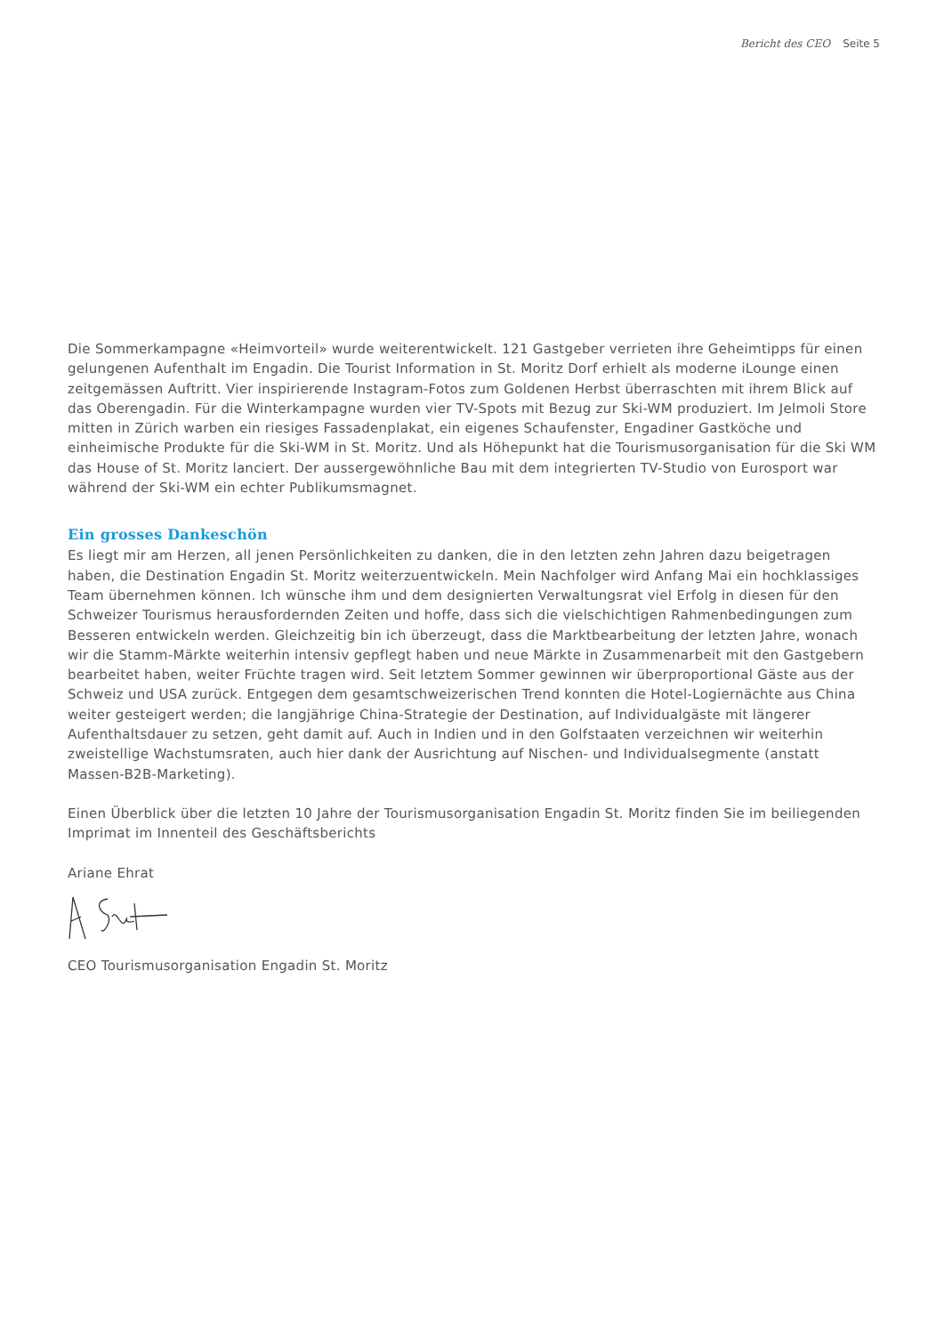Bericht des CEO Seite 5
Die Sommerkampagne «Heimvorteil» wurde weiterentwickelt. 121 Gastgeber verrieten ihre Geheimtipps für einen gelungenen Aufenthalt im Engadin. Die Tourist Information in St. Moritz Dorf erhielt als moderne iLounge einen zeitgemässen Auftritt. Vier inspirierende Instagram-Fotos zum Goldenen Herbst überraschten mit ihrem Blick auf das Oberengadin. Für die Winterkampagne wurden vier TV-Spots mit Bezug zur Ski-WM produziert. Im Jelmoli Store mitten in Zürich warben ein riesiges Fassadenplakat, ein eigenes Schaufenster, Engadiner Gastköche und einheimische Produkte für die Ski-WM in St. Moritz. Und als Höhepunkt hat die Tourismusorganisation für die Ski WM das House of St. Moritz lanciert. Der aussergewöhnliche Bau mit dem integrierten TV-Studio von Eurosport war während der Ski-WM ein echter Publikumsmagnet.
Ein grosses Dankeschön
Es liegt mir am Herzen, all jenen Persönlichkeiten zu danken, die in den letzten zehn Jahren dazu beigetragen haben, die Destination Engadin St. Moritz weiterzuentwickeln. Mein Nachfolger wird Anfang Mai ein hochklassiges Team übernehmen können. Ich wünsche ihm und dem designierten Verwaltungsrat viel Erfolg in diesen für den Schweizer Tourismus herausfordernden Zeiten und hoffe, dass sich die vielschichtigen Rahmenbedingungen zum Besseren entwickeln werden. Gleichzeitig bin ich überzeugt, dass die Marktbearbeitung der letzten Jahre, wonach wir die Stamm-Märkte weiterhin intensiv gepflegt haben und neue Märkte in Zusammenarbeit mit den Gastgebern bearbeitet haben, weiter Früchte tragen wird. Seit letztem Sommer gewinnen wir überproportional Gäste aus der Schweiz und USA zurück. Entgegen dem gesamtschweizerischen Trend konnten die Hotel-Logiernächte aus China weiter gesteigert werden; die langjährige China-Strategie der Destination, auf Individualgäste mit längerer Aufenthaltsdauer zu setzen, geht damit auf. Auch in Indien und in den Golfstaaten verzeichnen wir weiterhin zweistellige Wachstumsraten, auch hier dank der Ausrichtung auf Nischen- und Individualsegmente (anstatt Massen-B2B-Marketing).
Einen Überblick über die letzten 10 Jahre der Tourismusorganisation Engadin St. Moritz finden Sie im beiliegenden Imprimat im Innenteil des Geschäftsberichts
Ariane Ehrat
CEO Tourismusorganisation Engadin St. Moritz